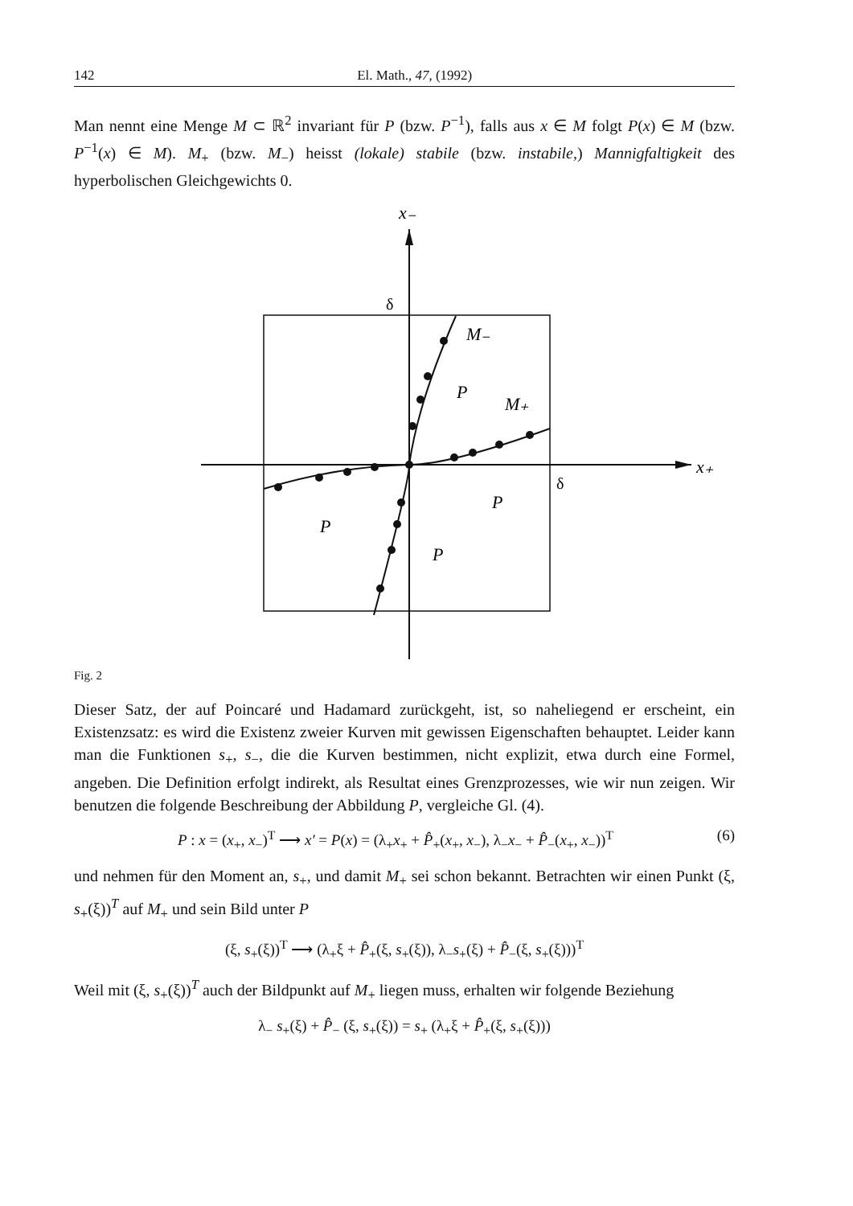142 El. Math., 47, (1992)
Man nennt eine Menge M ⊂ ℝ<sup>2</sup> invariant für P (bzw. P<sup>−1</sup>), falls aus x ∈ M folgt P(x) ∈ M (bzw. P<sup>−1</sup>(x) ∈ M). M<sub>+</sub> (bzw. M<sub>−</sub>) heisst (lokale) stabile (bzw. instabile,) Mannigfaltigkeit des hyperbolischen Gleichgewichts 0.
x₋
x₊
M₋
M₊
P
P
P
P
δ
δ
Fig. 2
Dieser Satz, der auf Poincaré und Hadamard zurückgeht, ist, so naheliegend er erscheint, ein Existenzsatz: es wird die Existenz zweier Kurven mit gewissen Eigenschaften behauptet. Leider kann man die Funktionen s<sub>+</sub>, s<sub>−</sub>, die die Kurven bestimmen, nicht explizit, etwa durch eine Formel, angeben. Die Definition erfolgt indirekt, als Resultat eines Grenzprozesses, wie wir nun zeigen. Wir benutzen die folgende Beschreibung der Abbildung P, vergleiche Gl. (4).
P : x = (x<sub>+</sub>, x<sub>−</sub>)<sup>T</sup> ⟶ x′ = P(x) = (λ<sub>+</sub>x<sub>+</sub> + P̂<sub>+</sub>(x<sub>+</sub>, x<sub>−</sub>), λ<sub>−</sub>x<sub>−</sub> + P̂<sub>−</sub>(x<sub>+</sub>, x<sub>−</sub>))<sup>T</sup> (6)
und nehmen für den Moment an, s<sub>+</sub>, und damit M<sub>+</sub> sei schon bekannt. Betrachten wir einen Punkt (ξ, s<sub>+</sub>(ξ))<sup>T</sup> auf M<sub>+</sub> und sein Bild unter P
(ξ, s<sub>+</sub>(ξ))<sup>T</sup> ⟶ (λ<sub>+</sub>ξ + P̂<sub>+</sub>(ξ, s<sub>+</sub>(ξ)), λ<sub>−</sub>s<sub>+</sub>(ξ) + P̂<sub>−</sub>(ξ, s<sub>+</sub>(ξ)))<sup>T</sup>
Weil mit (ξ, s<sub>+</sub>(ξ))<sup>T</sup> auch der Bildpunkt auf M<sub>+</sub> liegen muss, erhalten wir folgende Beziehung
λ<sub>−</sub> s<sub>+</sub>(ξ) + P̂<sub>−</sub> (ξ, s<sub>+</sub>(ξ)) = s<sub>+</sub> (λ<sub>+</sub>ξ + P̂<sub>+</sub>(ξ, s<sub>+</sub>(ξ)))